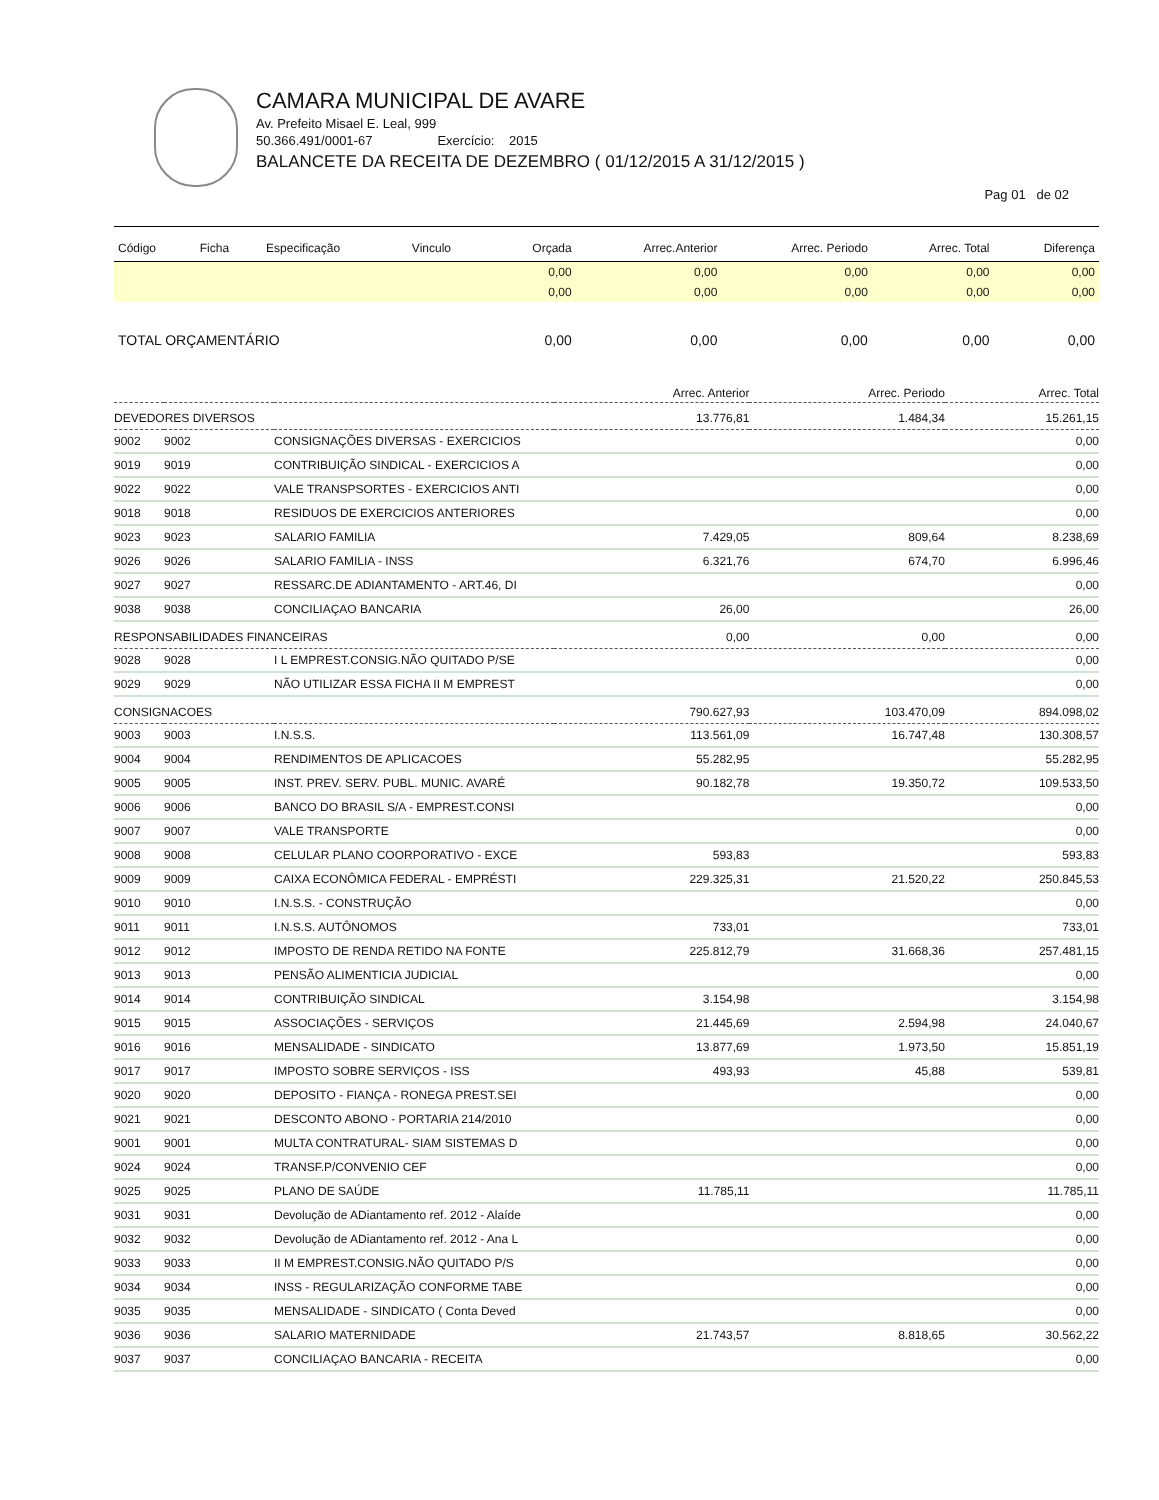CAMARA MUNICIPAL DE AVARE
Av. Prefeito Misael E. Leal, 999
50.366.491/0001-67 Exercício: 2015
BALANCETE DA RECEITA DE DEZEMBRO ( 01/12/2015 A 31/12/2015 )
Pag 01 de 02
| Código | Ficha | Especificação | Vinculo | Orçada | Arrec.Anterior | Arrec. Periodo | Arrec. Total | Diferença |
| --- | --- | --- | --- | --- | --- | --- | --- | --- |
| | | | | 0,00 | 0,00 | 0,00 | 0,00 | 0,00 |
| | | | | 0,00 | 0,00 | 0,00 | 0,00 | 0,00 |
| TOTAL ORÇAMENTÁRIO | | | | 0,00 | 0,00 | 0,00 | 0,00 | 0,00 |
| | | | Arrec. Anterior | Arrec. Periodo | Arrec. Total |
| --- | --- | --- | --- | --- | --- |
| DEVEDORES DIVERSOS | | | 13.776,81 | 1.484,34 | 15.261,15 |
| 9002 | 9002 | CONSIGNAÇÕES DIVERSAS - EXERCICIOS | | | 0,00 |
| 9019 | 9019 | CONTRIBUIÇÃO SINDICAL - EXERCICIOS A | | | 0,00 |
| 9022 | 9022 | VALE TRANSPSORTES - EXERCICIOS ANTI | | | 0,00 |
| 9018 | 9018 | RESIDUOS DE EXERCICIOS ANTERIORES | | | 0,00 |
| 9023 | 9023 | SALARIO FAMILIA | 7.429,05 | 809,64 | 8.238,69 |
| 9026 | 9026 | SALARIO FAMILIA - INSS | 6.321,76 | 674,70 | 6.996,46 |
| 9027 | 9027 | RESSARC.DE ADIANTAMENTO - ART.46, DI | | | 0,00 |
| 9038 | 9038 | CONCILIAÇAO BANCARIA | 26,00 | | 26,00 |
| RESPONSABILIDADES FINANCEIRAS | | | 0,00 | 0,00 | 0,00 |
| 9028 | 9028 | I L EMPREST.CONSIG.NÃO QUITADO P/SE | | | 0,00 |
| 9029 | 9029 | NÃO UTILIZAR ESSA FICHA II M EMPREST | | | 0,00 |
| CONSIGNACOES | | | 790.627,93 | 103.470,09 | 894.098,02 |
| 9003 | 9003 | I.N.S.S. | 113.561,09 | 16.747,48 | 130.308,57 |
| 9004 | 9004 | RENDIMENTOS DE APLICACOES | 55.282,95 | | 55.282,95 |
| 9005 | 9005 | INST. PREV. SERV. PUBL. MUNIC. AVARÉ | 90.182,78 | 19.350,72 | 109.533,50 |
| 9006 | 9006 | BANCO DO BRASIL S/A - EMPREST.CONSI | | | 0,00 |
| 9007 | 9007 | VALE TRANSPORTE | | | 0,00 |
| 9008 | 9008 | CELULAR PLANO COORPORATIVO - EXCE | 593,83 | | 593,83 |
| 9009 | 9009 | CAIXA ECONÔMICA FEDERAL - EMPRÉSTI | 229.325,31 | 21.520,22 | 250.845,53 |
| 9010 | 9010 | I.N.S.S. - CONSTRUÇÃO | | | 0,00 |
| 9011 | 9011 | I.N.S.S. AUTÔNOMOS | 733,01 | | 733,01 |
| 9012 | 9012 | IMPOSTO DE RENDA RETIDO NA FONTE | 225.812,79 | 31.668,36 | 257.481,15 |
| 9013 | 9013 | PENSÃO ALIMENTICIA JUDICIAL | | | 0,00 |
| 9014 | 9014 | CONTRIBUIÇÃO SINDICAL | 3.154,98 | | 3.154,98 |
| 9015 | 9015 | ASSOCIAÇÕES - SERVIÇOS | 21.445,69 | 2.594,98 | 24.040,67 |
| 9016 | 9016 | MENSALIDADE - SINDICATO | 13.877,69 | 1.973,50 | 15.851,19 |
| 9017 | 9017 | IMPOSTO SOBRE SERVIÇOS - ISS | 493,93 | 45,88 | 539,81 |
| 9020 | 9020 | DEPOSITO - FIANÇA - RONEGA PREST.SEI | | | 0,00 |
| 9021 | 9021 | DESCONTO ABONO - PORTARIA 214/2010 | | | 0,00 |
| 9001 | 9001 | MULTA CONTRATURAL- SIAM SISTEMAS D | | | 0,00 |
| 9024 | 9024 | TRANSF.P/CONVENIO CEF | | | 0,00 |
| 9025 | 9025 | PLANO DE SAÚDE | 11.785,11 | | 11.785,11 |
| 9031 | 9031 | Devolução de ADiantamento ref. 2012 - Alaíde | | | 0,00 |
| 9032 | 9032 | Devolução de ADiantamento ref. 2012 - Ana L | | | 0,00 |
| 9033 | 9033 | II M EMPREST.CONSIG.NÃO QUITADO P/S | | | 0,00 |
| 9034 | 9034 | INSS - REGULARIZAÇÃO CONFORME TABE | | | 0,00 |
| 9035 | 9035 | MENSALIDADE - SINDICATO ( Conta Deved | | | 0,00 |
| 9036 | 9036 | SALARIO MATERNIDADE | 21.743,57 | 8.818,65 | 30.562,22 |
| 9037 | 9037 | CONCILIAÇAO BANCARIA - RECEITA | | | 0,00 |